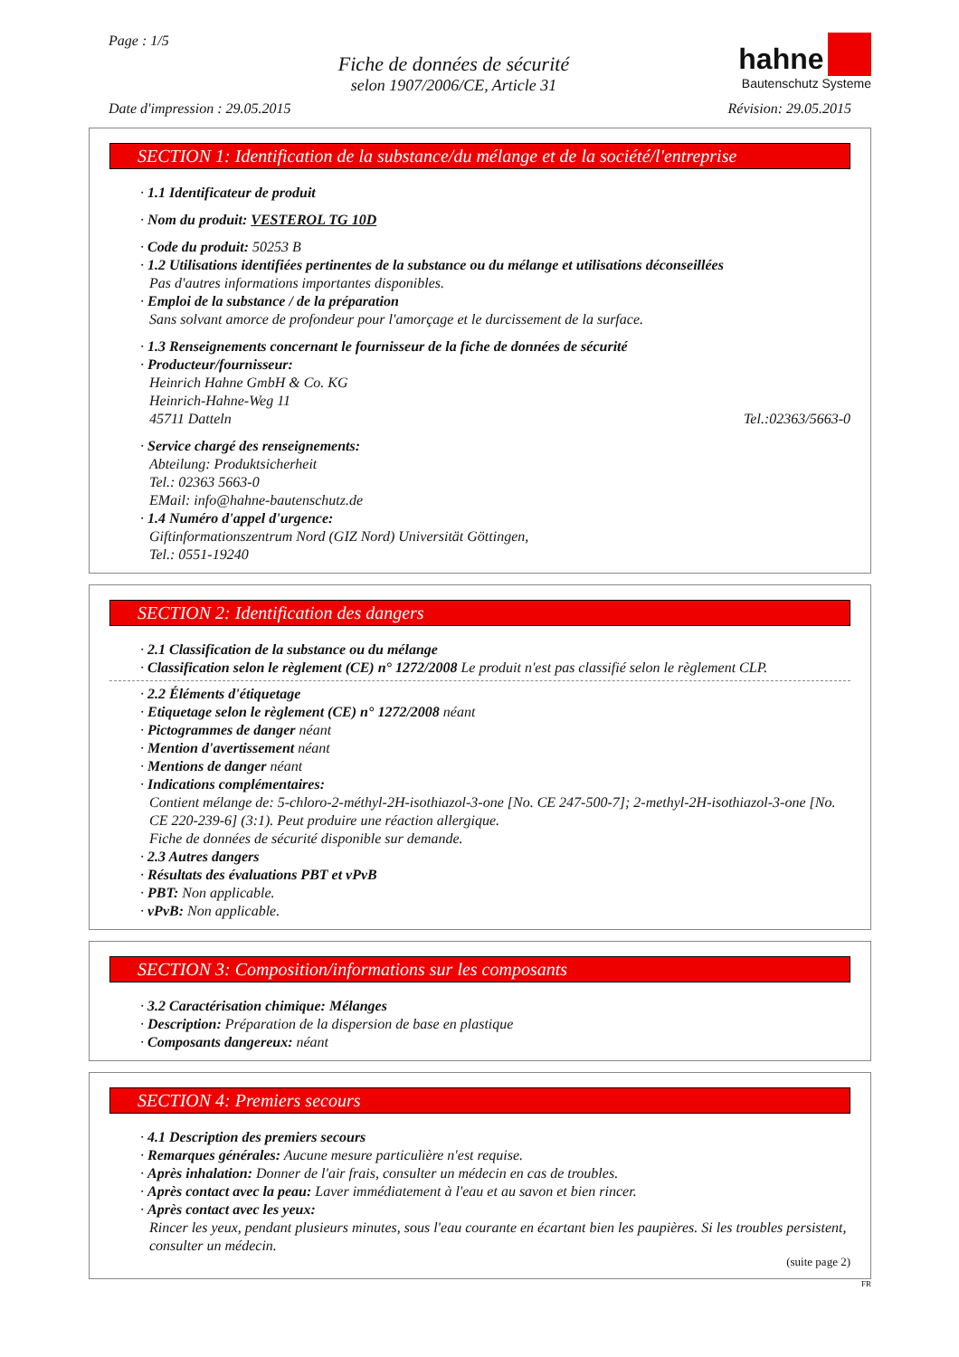Page : 1/5
Fiche de données de sécurité
selon 1907/2006/CE, Article 31
hahne
Bautenschutz Systeme
Date d'impression : 29.05.2015 Révision: 29.05.2015
SECTION 1: Identification de la substance/du mélange et de la société/l'entreprise
· 1.1 Identificateur de produit
· Nom du produit: VESTEROL TG 10D
· Code du produit: 50253 B
· 1.2 Utilisations identifiées pertinentes de la substance ou du mélange et utilisations déconseillées
Pas d'autres informations importantes disponibles.
· Emploi de la substance / de la préparation
Sans solvant amorce de profondeur pour l'amorçage et le durcissement de la surface.
· 1.3 Renseignements concernant le fournisseur de la fiche de données de sécurité
· Producteur/fournisseur:
Heinrich Hahne GmbH & Co. KG
Heinrich-Hahne-Weg 11
45711 Datteln Tel.:02363/5663-0
· Service chargé des renseignements:
Abteilung: Produktsicherheit
Tel.: 02363 5663-0
EMail: info@hahne-bautenschutz.de
· 1.4 Numéro d'appel d'urgence:
Giftinformationszentrum Nord (GIZ Nord) Universität Göttingen,
Tel.: 0551-19240
SECTION 2: Identification des dangers
· 2.1 Classification de la substance ou du mélange
· Classification selon le règlement (CE) n° 1272/2008 Le produit n'est pas classifié selon le règlement CLP.
· 2.2 Éléments d'étiquetage
· Etiquetage selon le règlement (CE) n° 1272/2008 néant
· Pictogrammes de danger néant
· Mention d'avertissement néant
· Mentions de danger néant
· Indications complémentaires:
Contient mélange de: 5-chloro-2-méthyl-2H-isothiazol-3-one [No. CE 247-500-7]; 2-methyl-2H-isothiazol-3-one [No. CE 220-239-6] (3:1). Peut produire une réaction allergique.
Fiche de données de sécurité disponible sur demande.
· 2.3 Autres dangers
· Résultats des évaluations PBT et vPvB
· PBT: Non applicable.
· vPvB: Non applicable.
SECTION 3: Composition/informations sur les composants
· 3.2 Caractérisation chimique: Mélanges
· Description: Préparation de la dispersion de base en plastique
· Composants dangereux: néant
SECTION 4: Premiers secours
· 4.1 Description des premiers secours
· Remarques générales: Aucune mesure particulière n'est requise.
· Après inhalation: Donner de l'air frais, consulter un médecin en cas de troubles.
· Après contact avec la peau: Laver immédiatement à l'eau et au savon et bien rincer.
· Après contact avec les yeux:
Rincer les yeux, pendant plusieurs minutes, sous l'eau courante en écartant bien les paupières. Si les troubles persistent, consulter un médecin.
(suite page 2)
FR